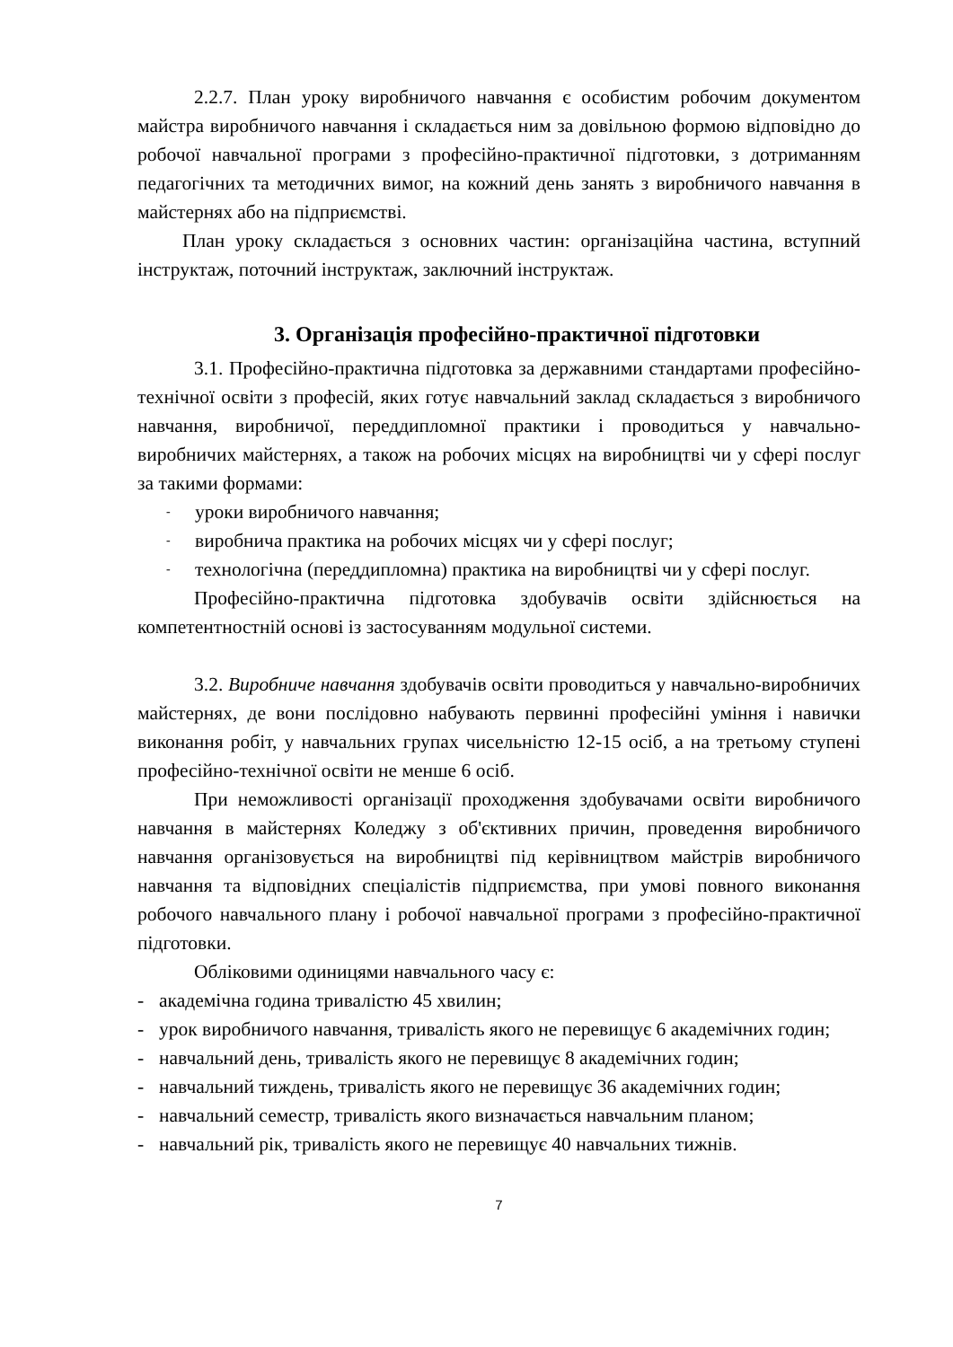2.2.7. План уроку виробничого навчання є особистим робочим документом майстра виробничого навчання і складається ним за довільною формою відповідно до робочої навчальної програми з професійно-практичної підготовки, з дотриманням педагогічних та методичних вимог, на кожний день занять з виробничого навчання в майстернях або на підприємстві.
План уроку складається з основних частин: організаційна частина, вступний інструктаж, поточний інструктаж, заключний інструктаж.
3. Організація професійно-практичної підготовки
3.1. Професійно-практична підготовка за державними стандартами професійно-технічної освіти з професій, яких готує навчальний заклад складається з виробничого навчання, виробничої, переддипломної практики і проводиться у навчально-виробничих майстернях, а також на робочих місцях на виробництві чи у сфері послуг за такими формами:
- уроки виробничого навчання;
- виробнича практика на робочих місцях чи у сфері послуг;
- технологічна (переддипломна) практика на виробництві чи у сфері послуг.
Професійно-практична підготовка здобувачів освіти здійснюється на компетентностній основі із застосуванням модульної системи.
3.2. Виробниче навчання здобувачів освіти проводиться у навчально-виробничих майстернях, де вони послідовно набувають первинні професійні уміння і навички виконання робіт, у навчальних групах чисельністю 12-15 осіб, а на третьому ступені професійно-технічної освіти не менше 6 осіб.
При неможливості організації проходження здобувачами освіти виробничого навчання в майстернях Коледжу з об'єктивних причин, проведення виробничого навчання організовується на виробництві під керівництвом майстрів виробничого навчання та відповідних спеціалістів підприємства, при умові повного виконання робочого навчального плану і робочої навчальної програми з професійно-практичної підготовки.
Обліковими одиницями навчального часу є:
- академічна година тривалістю 45 хвилин;
- урок виробничого навчання, тривалість якого не перевищує 6 академічних годин;
- навчальний день, тривалість якого не перевищує 8 академічних годин;
- навчальний тиждень, тривалість якого не перевищує 36 академічних годин;
- навчальний семестр, тривалість якого визначається навчальним планом;
- навчальний рік, тривалість якого не перевищує 40 навчальних тижнів.
7